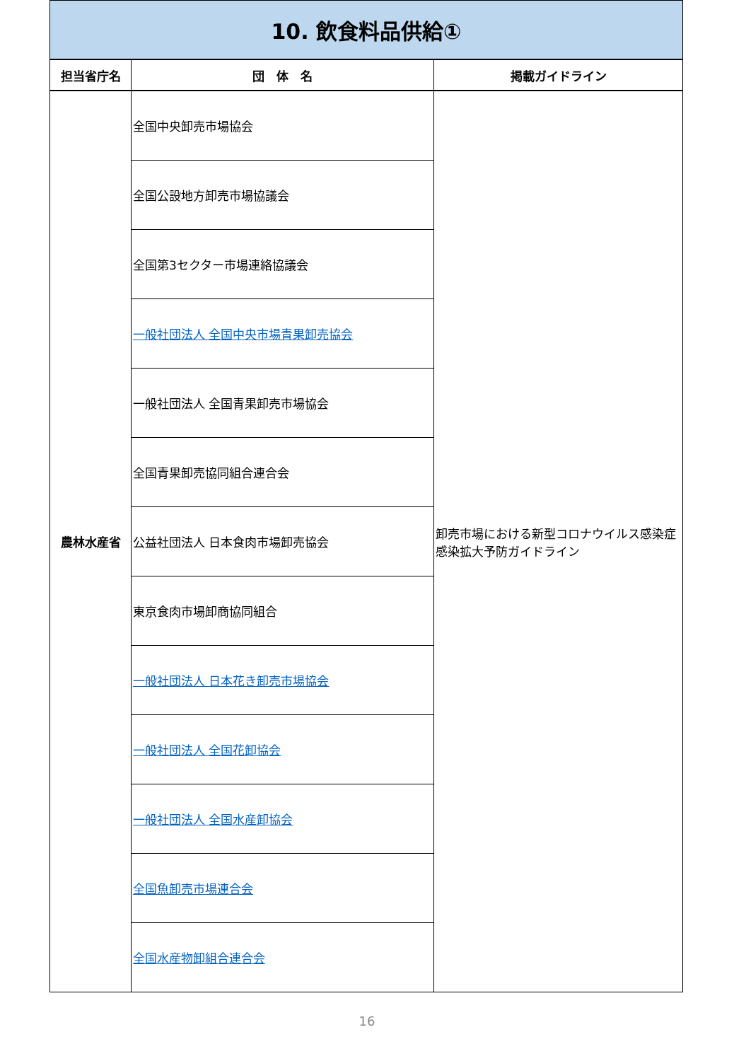| 10. 飲食料品供給① | | |
| 担当省庁名 | 団 体 名 | 掲載ガイドライン |
| 農林水産省 | 全国中央卸売市場協会 | 卸売市場における新型コロナウイルス感染症感染拡大予防ガイドライン |
| | 全国公設地方卸売市場協議会 | |
| | 全国第3セクター市場連絡協議会 | |
| | 一般社団法人 全国中央市場青果卸売協会 | |
| | 一般社団法人 全国青果卸売市場協会 | |
| | 全国青果卸売協同組合連合会 | |
| | 公益社団法人 日本食肉市場卸売協会 | |
| | 東京食肉市場卸商協同組合 | |
| | 一般社団法人 日本花き卸売市場協会 | |
| | 一般社団法人 全国花卸協会 | |
| | 一般社団法人 全国水産卸協会 | |
| | 全国魚卸売市場連合会 | |
| | 全国水産物卸組合連合会 | |
16